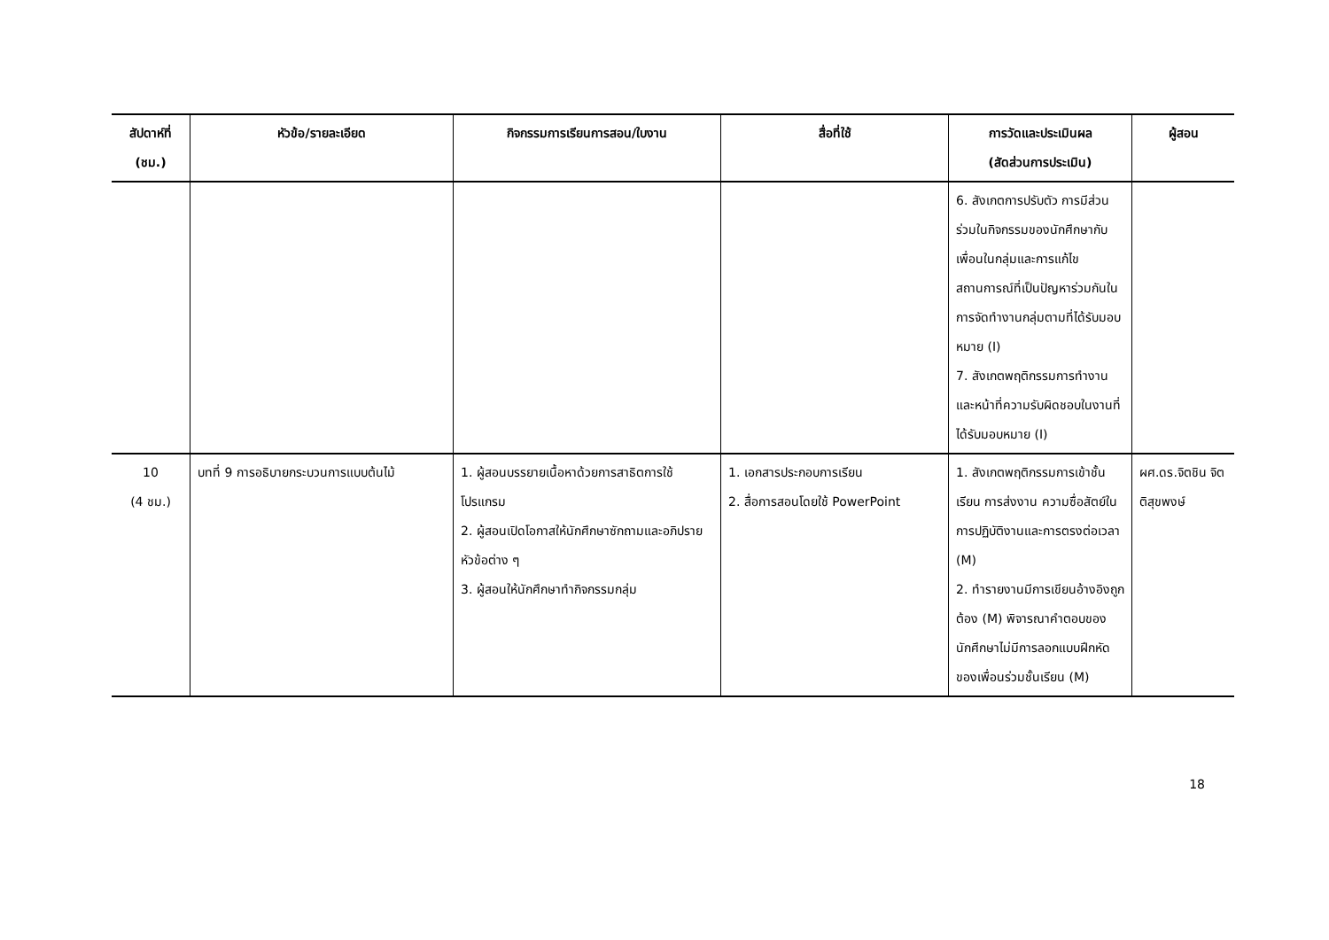| สัปดาห์ที่ (ชม.) | หัวข้อ/รายละเอียด | กิจกรรมการเรียนการสอน/ใบงาน | สื่อที่ใช้ | การวัดและประเมินผล (สัดส่วนการประเมิน) | ผู้สอน |
| --- | --- | --- | --- | --- | --- |
| | | | | 6. สังเกตการปรับตัว การมีส่วนร่วมในกิจกรรมของนักศึกษากับเพื่อนในกลุ่มและการแก้ไขสถานการณ์ที่เป็นปัญหาร่วมกันในการจัดทำงานกลุ่มตามที่ได้รับมอบหมาย (I) 7. สังเกตพฤติกรรมการทำงานและหน้าที่ความรับผิดชอบในงานที่ได้รับมอบหมาย (I) | |
| 10 (4 ชม.) | บทที่ 9 การอธิบายกระบวนการแบบต้นไม้ | 1. ผู้สอนบรรยายเนื้อหาด้วยการสาธิตการใช้โปรแกรม 2. ผู้สอนเปิดโอกาสให้นักศึกษาซักถามและอภิปรายหัวข้อต่าง ๆ 3. ผู้สอนให้นักศึกษาทำกิจกรรมกลุ่ม | 1. เอกสารประกอบการเรียน 2. สื่อการสอนโดยใช้ PowerPoint | 1. สังเกตพฤติกรรมการเข้าชั้นเรียน การส่งงาน ความซื่อสัตย์ในการปฏิบัติงานและการตรงต่อเวลา (M) 2. ทำรายงานมีการเขียนอ้างอิงถูกต้อง (M) พิจารณาคำตอบของนักศึกษาไม่มีการลอกแบบฝึกหัดของเพื่อนร่วมชั้นเรียน (M) | ผศ.ดร.จิตชิน จิตติสุขพงษ์ |
18